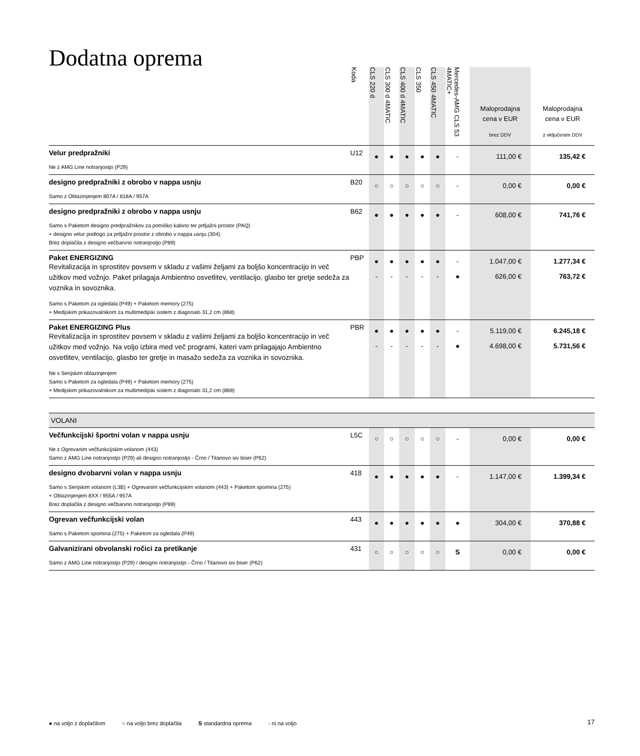Dodatna oprema
| | Koda | CLS 220 d | CLS 300 d 4MATIC | CLS 400 d 4MATIC | CLS 350 | CLS 450 4MATIC | Mercedes-AMG CLS 53 4MATIC+ | Maloprodajna cena v EUR brez DDV | Maloprodajna cena v EUR z vključenim DDV |
| --- | --- | --- | --- | --- | --- | --- | --- | --- | --- |
| Velur predpražniki Ne z AMG Line notranjostjo (P29) | U12 | ● | ● | ● | ● | ● | - | 111,00 € | 135,42 € |
| designo predpražniki z obrobo v nappa usnju Samo z Oblazinjenjem 807A / 818A / 957A | B20 | ○ | ○ | ○ | ○ | ○ | - | 0,00 € | 0,00 € |
| designo predpražniki z obrobo v nappa usnju Samo s Paketom designo predpražnikov za potniško kabino ter prtljažni prostor (PAQ) + designo velur podlogo za prtljažni prostor z obrobo v nappa usnju (304) Brez doplačila z designo večbarvno notranjostjo (P89) | B62 | ● | ● | ● | ● | ● | - | 608,00 € | 741,76 € |
| Paket ENERGIZING Revitalizacija in sprostitev povsem v skladu z vašimi željami za boljšo koncentracijo in več užitkov med vožnjo. Paket prilagaja Ambientno osvetlitev, ventilacijo, glasbo ter gretje sedeža za voznika in sovoznika. Samo s Paketom za ogledala (P49) + Paketom memory (275) + Medijskim prikazovalnikom za multimedijski sistem z diagonalo 31,2 cm (868) | PBP | ● - | ● - | ● - | ● - | ● - | - ● | 1.047,00 € 626,00 € | 1.277,34 € 763,72 € |
| Paket ENERGIZING Plus Revitalizacija in sprostitev povsem v skladu z vašimi željami za boljšo koncentracijo in več užitkov med vožnjo. Na voljo izbira med več programi, kateri vam prilagajajo Ambientno osvetlitev, ventilacijo, glasbo ter gretje in masažo sedeža za voznika in sovoznika. Ne s Serijskim oblazinjenjem Samo s Paketom za ogledala (P49) + Paketom memory (275) + Medijskim prikazovalnikom za multimedijski sistem z diagonalo 31,2 cm (868) | PBR | ● - | ● - | ● - | ● - | ● - | - ● | 5.119,00 € 4.698,00 € | 6.245,18 € 5.731,56 € |
| VOLANI | | | | | | | | | |
| Večfunkcijski športni volan v nappa usnju Ne z Ogrevanim večfunkcijskim volanom (443) Samo z AMG Line notranjostjo (P29) ali designo notranjostjo - Črno / Titanovo siv biser (P62) | L5C | ○ | ○ | ○ | ○ | ○ | - | 0,00 € | 0,00 € |
| designo dvobarvni volan v nappa usnju Samo s Serijskim volanom (L3B) + Ogrevanim večfunkcijskim volanom (443) + Paketom spomina (275) + Oblazinjenjem 8XX / 955A / 957A Brez doplačila z designo večbarvno notranjostjo (P89) | 418 | ● | ● | ● | ● | ● | - | 1.147,00 € | 1.399,34 € |
| Ogrevan večfunkcijski volan Samo s Paketom spomina (275) + Paketom za ogledala (P49) | 443 | ● | ● | ● | ● | ● | ● | 304,00 € | 370,88 € |
| Galvanizirani obvolanski ročici za pretikanje Samo z AMG Line notranjostjo (P29) / designo notranjostjo - Črno / Titanovo siv biser (P62) | 431 | ○ | ○ | ○ | ○ | ○ | S | 0,00 € | 0,00 € |
● na voljo z doplačilom ○ na voljo brez doplačila S standardna oprema - ni na voljo
17